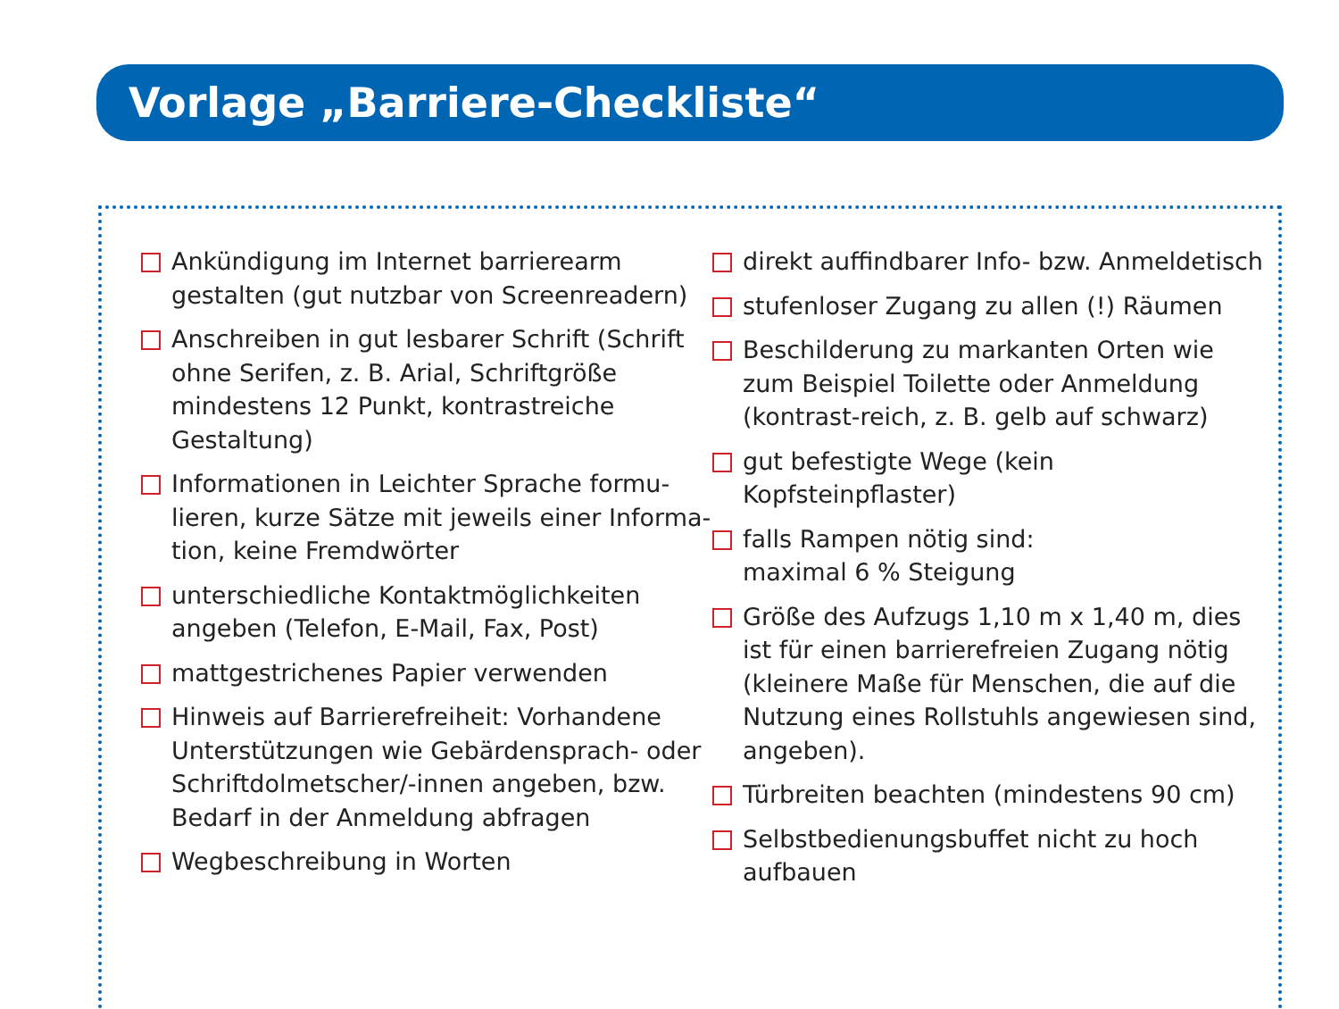Vorlage „Barriere-Checkliste“
Ankündigung im Internet barrierearm gestalten (gut nutzbar von Screenreadern)
Anschreiben in gut lesbarer Schrift (Schrift ohne Serifen, z. B. Arial, Schriftgröße mindestens 12 Punkt, kontrastreiche Gestaltung)
Informationen in Leichter Sprache formu-lieren, kurze Sätze mit jeweils einer Informa-tion, keine Fremdwörter
unterschiedliche Kontaktmöglichkeiten angeben (Telefon, E-Mail, Fax, Post)
mattgestrichenes Papier verwenden
Hinweis auf Barrierefreiheit: Vorhandene Unterstützungen wie Gebärdensprach- oder Schriftdolmetscher/-innen angeben, bzw. Bedarf in der Anmeldung abfragen
Wegbeschreibung in Worten
direkt auffindbarer Info- bzw. Anmeldetisch
stufenloser Zugang zu allen (!) Räumen
Beschilderung zu markanten Orten wie zum Beispiel Toilette oder Anmeldung (kontrast-reich, z. B. gelb auf schwarz)
gut befestigte Wege (kein Kopfsteinpflaster)
falls Rampen nötig sind:
maximal 6 % Steigung
Größe des Aufzugs 1,10 m x 1,40 m, dies ist für einen barrierefreien Zugang nötig (kleinere Maße für Menschen, die auf die Nutzung eines Rollstuhls angewiesen sind, angeben).
Türbreiten beachten (mindestens 90 cm)
Selbstbedienungsbuffet nicht zu hoch aufbauen